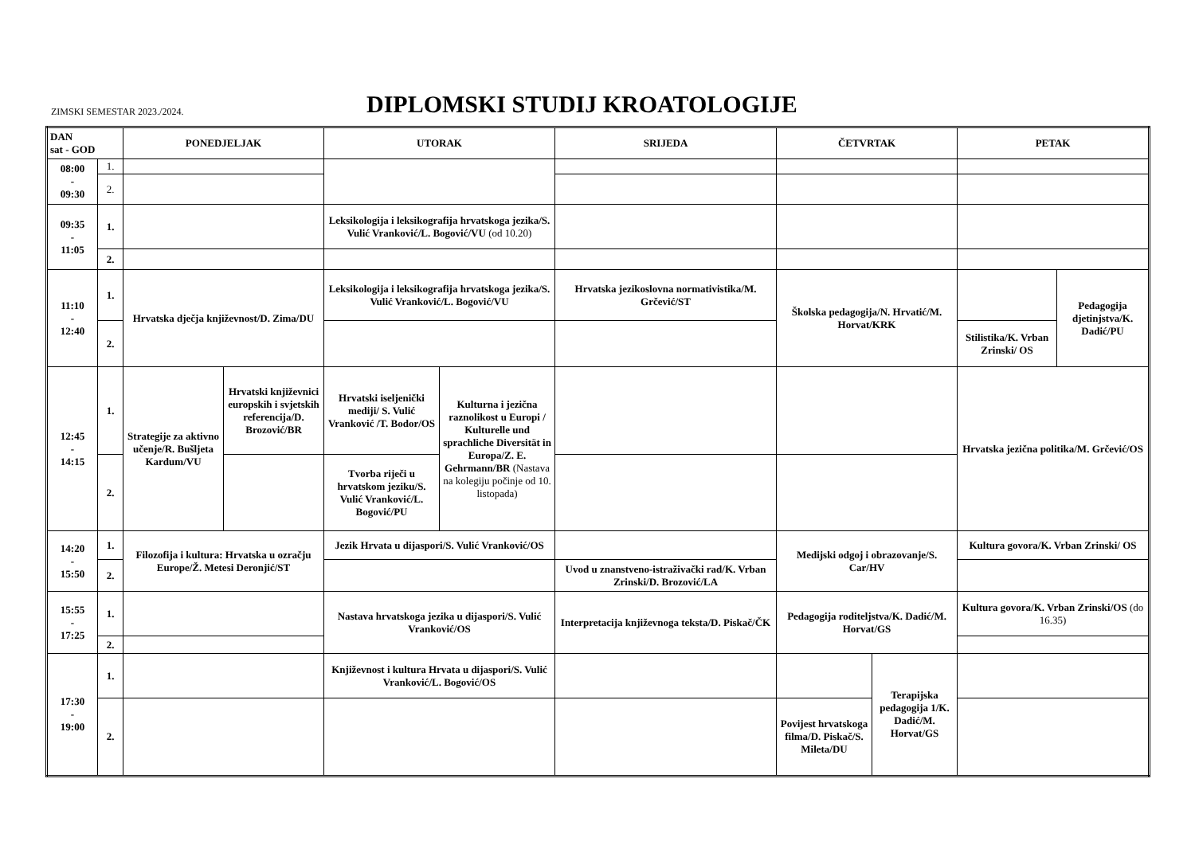ZIMSKI SEMESTAR 2023./2024.
DIPLOMSKI STUDIJ KROATOLOGIJE
| DAN sat - GOD | | PONEDJELJAK | | UTORAK | | SRIJEDA | ČETVRTAK | | PETAK | |
| --- | --- | --- | --- | --- | --- | --- | --- | --- | --- | --- |
| 08:00 - 09:30 | 1. | | | | | | | | | |
| | 2. | | | | | | | | | |
| 09:35 - 11:05 | 1. | | | Leksikologija i leksikografija hrvatskoga jezika/S. Vulić Vranković/L. Bogović/VU (od 10.20) | | | | | | |
| | 2. | | | | | | | | | |
| 11:10 - 12:40 | 1. | Hrvatska dječja književnost/D. Zima/DU | | Leksikologija i leksikografija hrvatskoga jezika/S. Vulić Vranković/L. Bogović/VU | | Hrvatska jezikoslovna normativistika/M. Grčević/ST | Školska pedagogija/N. Hrvatić/M. Horvat/KRK | | | Pedagogija djetinjstva/K. Dadić/PU |
| | 2. | | | | | | | | Stilistika/K. Vrban Zrinski/ OS | |
| 12:45 - 14:15 | 1. | Strategije za aktivno učenje/R. Bušljeta Kardum/VU | Hrvatski književnici europskih i svjetskih referencija/D. Brozović/BR | Hrvatski iseljenički mediji/ S. Vulić Vranković /T. Bodor/OS | Kulturna i jezična raznolikost u Europi / Kulturelle und sprachliche Diversität in Europa/Z. E. Gehrmann/BR (Nastava na kolegiju počinje od 10. listopada) | | | | Hrvatska jezična politika/M. Grčević/OS | |
| | 2. | | | Tvorba riječi u hrvatskom jeziku/S. Vulić Vranković/L. Bogović/PU | | | | | | |
| 14:20 - 15:50 | 1. | Filozofija i kultura: Hrvatska u ozračju Europe/Ž. Metesi Deronjić/ST | | Jezik Hrvata u dijaspori/S. Vulić Vranković/OS | | | Medijski odgoj i obrazovanje/S. Car/HV | | Kultura govora/K. Vrban Zrinski/ OS | |
| | 2. | | | | | Uvod u znanstveno-istraživački rad/K. Vrban Zrinski/D. Brozović/LA | | | | |
| 15:55 - 17:25 | 1. | | | Nastava hrvatskoga jezika u dijaspori/S. Vulić Vranković/OS | | Interpretacija književnoga teksta/D. Piskač/ČK | Pedagogija roditeljstva/K. Dadić/M. Horvat/GS | | Kultura govora/K. Vrban Zrinski/OS (do 16.35) | |
| | 2. | | | | | | | | | |
| 17:30 - 19:00 | 1. | | | Književnost i kultura Hrvata u dijaspori/S. Vulić Vranković/L. Bogović/OS | | | | Terapijska pedagogija 1/K. Dadić/M. Horvat/GS | | |
| | 2. | | | | | | Povijest hrvatskoga filma/D. Piskač/S. Mileta/DU | | | |